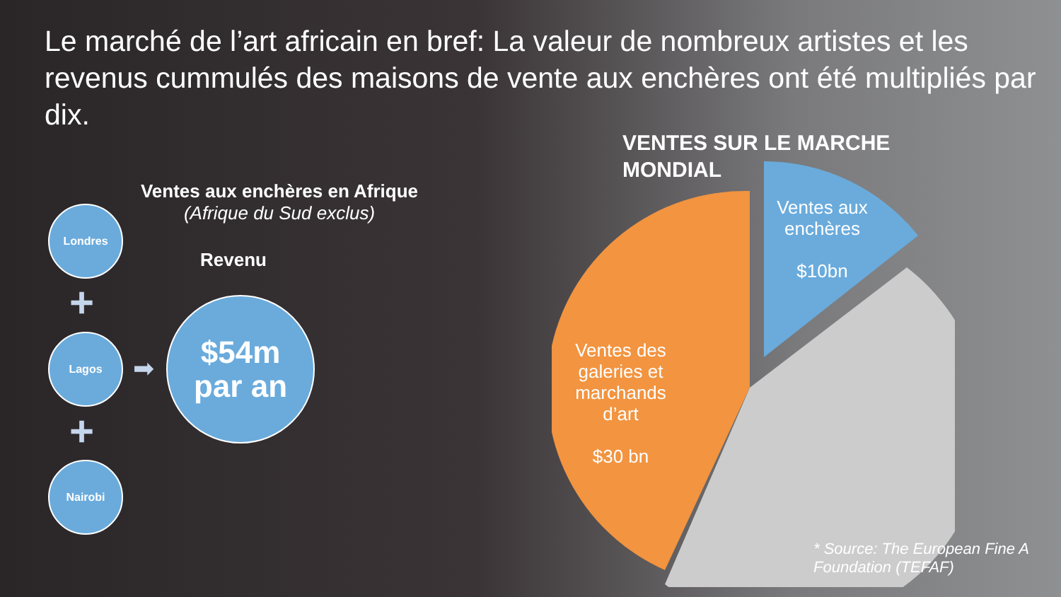Le marché de l’art africain en bref: La valeur de nombreux artistes et les revenus cummulés des maisons de vente aux enchères ont été multipliés par dix.
VENTES SUR LE MARCHE
MONDIAL
Ventes aux enchères en Afrique
(Afrique du Sud exclus)
Revenu
Londres
+
Lagos
+
Nairobi
➡
$54m
par an
Ventes aux enchères
$10bn
Ventes des galeries et marchands d’art
$30 bn
* Source: The European Fine A
Foundation (TEFAF)